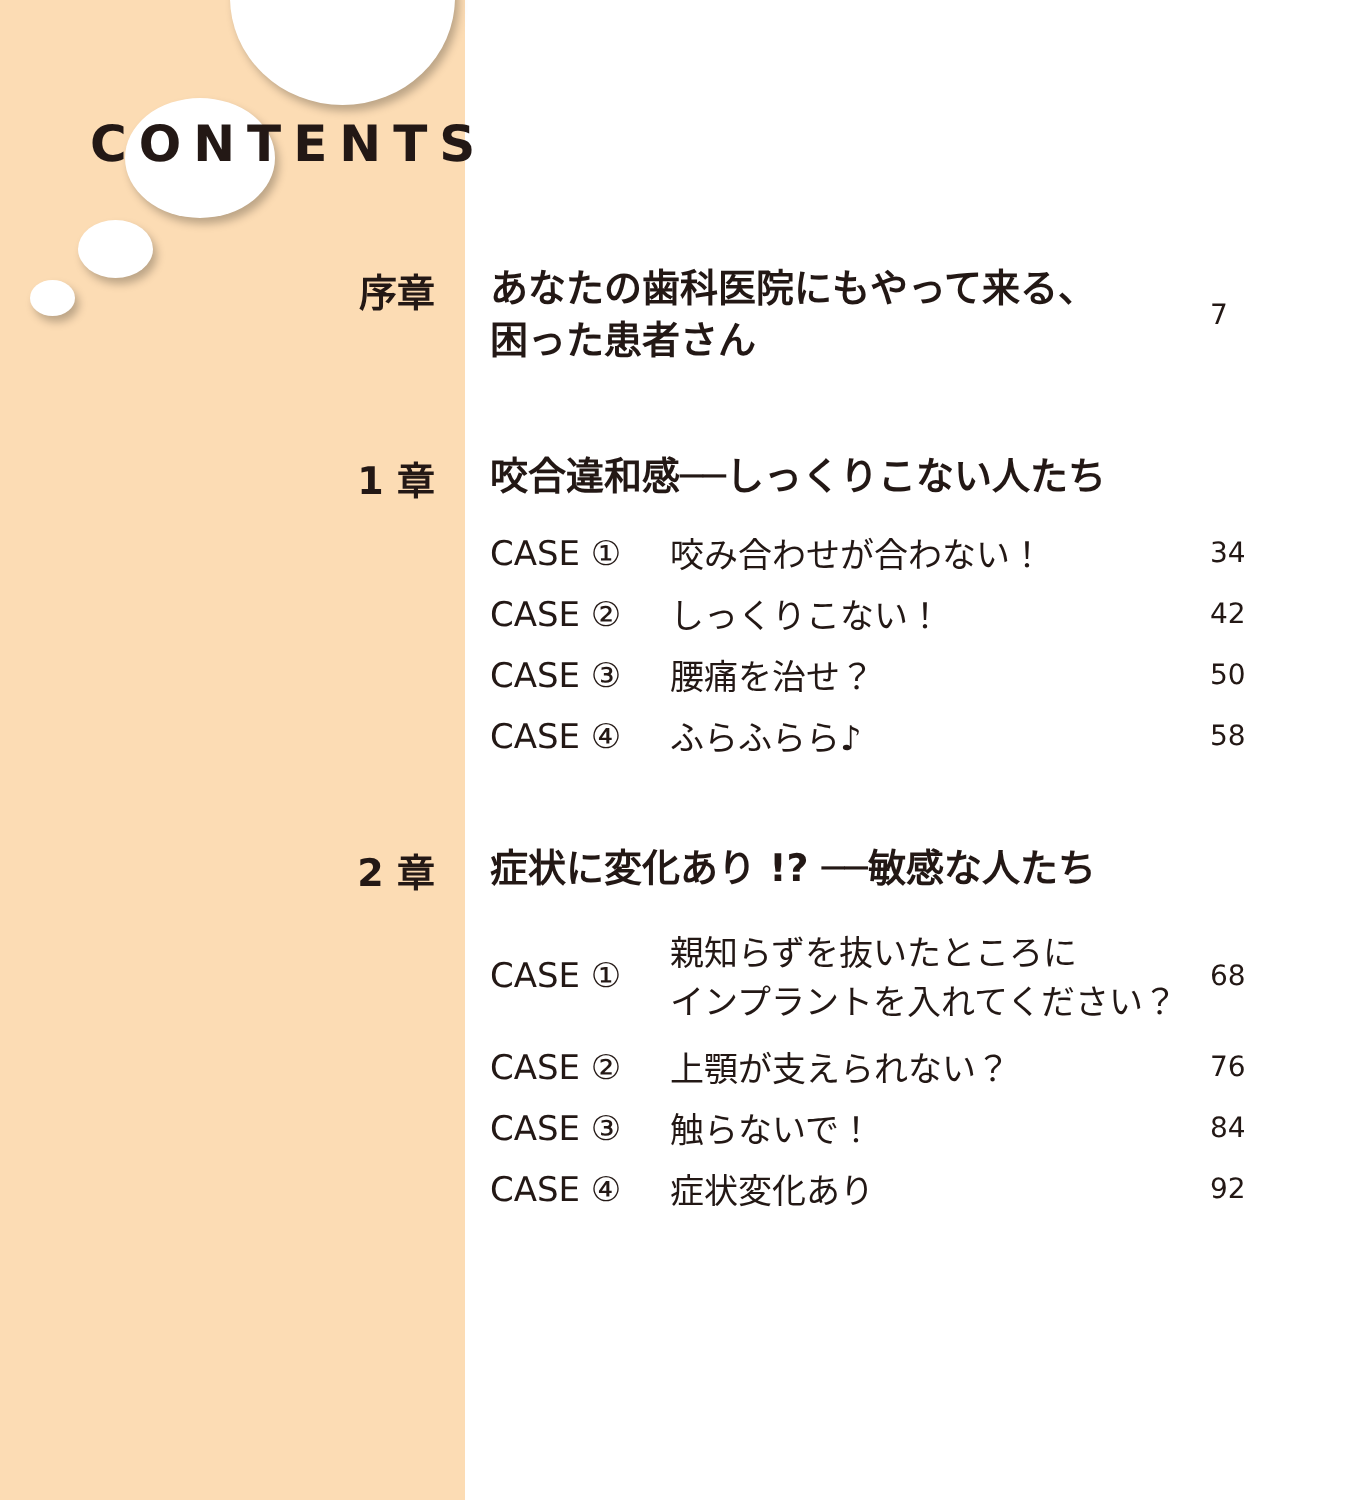CONTENTS
序章
あなたの歯科医院にもやって来る、
困った患者さん
7
1 章
咬合違和感──しっくりこない人たち
CASE ① 咬み合わせが合わない！ 34
CASE ② しっくりこない！ 42
CASE ③ 腰痛を治せ？ 50
CASE ④ ふらふらら♪ 58
2 章
症状に変化あり !? ──敏感な人たち
CASE ① 親知らずを抜いたところに
インプラントを入れてください？ 68
CASE ② 上顎が支えられない？ 76
CASE ③ 触らないで！ 84
CASE ④ 症状変化あり 92